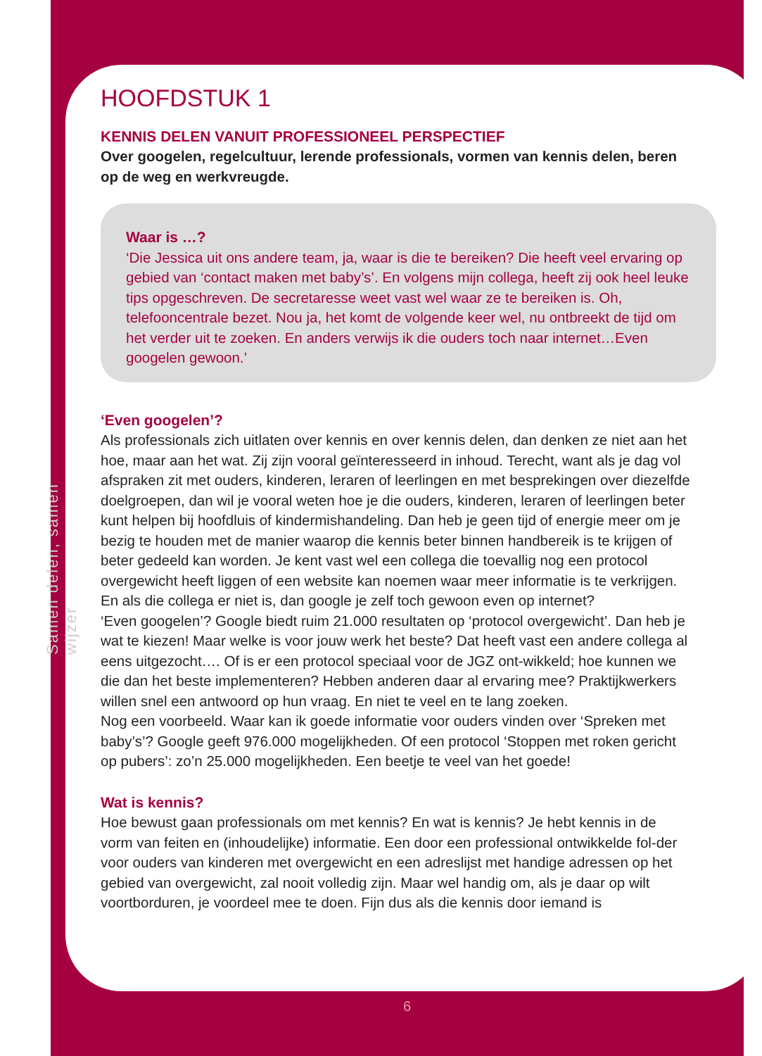Samen delen, samen wijzer
HOOFDSTUK 1
KENNIS DELEN VANUIT PROFESSIONEEL PERSPECTIEF
Over googelen, regelcultuur, lerende professionals, vormen van kennis delen, beren op de weg en werkvreugde.
Waar is …?
‘Die Jessica uit ons andere team, ja, waar is die te bereiken? Die heeft veel ervaring op gebied van ‘contact maken met baby’s’. En volgens mijn collega, heeft zij ook heel leuke tips opgeschreven. De secretaresse weet vast wel waar ze te bereiken is. Oh, telefooncentrale bezet. Nou ja, het komt de volgende keer wel, nu ontbreekt de tijd om het verder uit te zoeken. En anders verwijs ik die ouders toch naar internet…Even googelen gewoon.’
‘Even googelen’?
Als professionals zich uitlaten over kennis en over kennis delen, dan denken ze niet aan het hoe, maar aan het wat. Zij zijn vooral geïnteresseerd in inhoud. Terecht, want als je dag vol afspraken zit met ouders, kinderen, leraren of leerlingen en met besprekingen over diezelfde doelgroepen, dan wil je vooral weten hoe je die ouders, kinderen, leraren of leerlingen beter kunt helpen bij hoofdluis of kindermishandeling. Dan heb je geen tijd of energie meer om je bezig te houden met de manier waarop die kennis beter binnen handbereik is te krijgen of beter gedeeld kan worden. Je kent vast wel een collega die toevallig nog een protocol overgewicht heeft liggen of een website kan noemen waar meer informatie is te verkrijgen. En als die collega er niet is, dan google je zelf toch gewoon even op internet?
‘Even googelen’? Google biedt ruim 21.000 resultaten op ‘protocol overgewicht’. Dan heb je wat te kiezen! Maar welke is voor jouw werk het beste? Dat heeft vast een andere collega al eens uitgezocht…. Of is er een protocol speciaal voor de JGZ ont-wikkeld; hoe kunnen we die dan het beste implementeren? Hebben anderen daar al ervaring mee? Praktijkwerkers willen snel een antwoord op hun vraag. En niet te veel en te lang zoeken.
Nog een voorbeeld. Waar kan ik goede informatie voor ouders vinden over ‘Spreken met baby’s’? Google geeft 976.000 mogelijkheden. Of een protocol ‘Stoppen met roken gericht op pubers’: zo’n 25.000 mogelijkheden. Een beetje te veel van het goede!
Wat is kennis?
Hoe bewust gaan professionals om met kennis? En wat is kennis? Je hebt kennis in de vorm van feiten en (inhoudelijke) informatie. Een door een professional ontwikkelde fol-der voor ouders van kinderen met overgewicht en een adreslijst met handige adressen op het gebied van overgewicht, zal nooit volledig zijn. Maar wel handig om, als je daar op wilt voortborduren, je voordeel mee te doen. Fijn dus als die kennis door iemand is
6